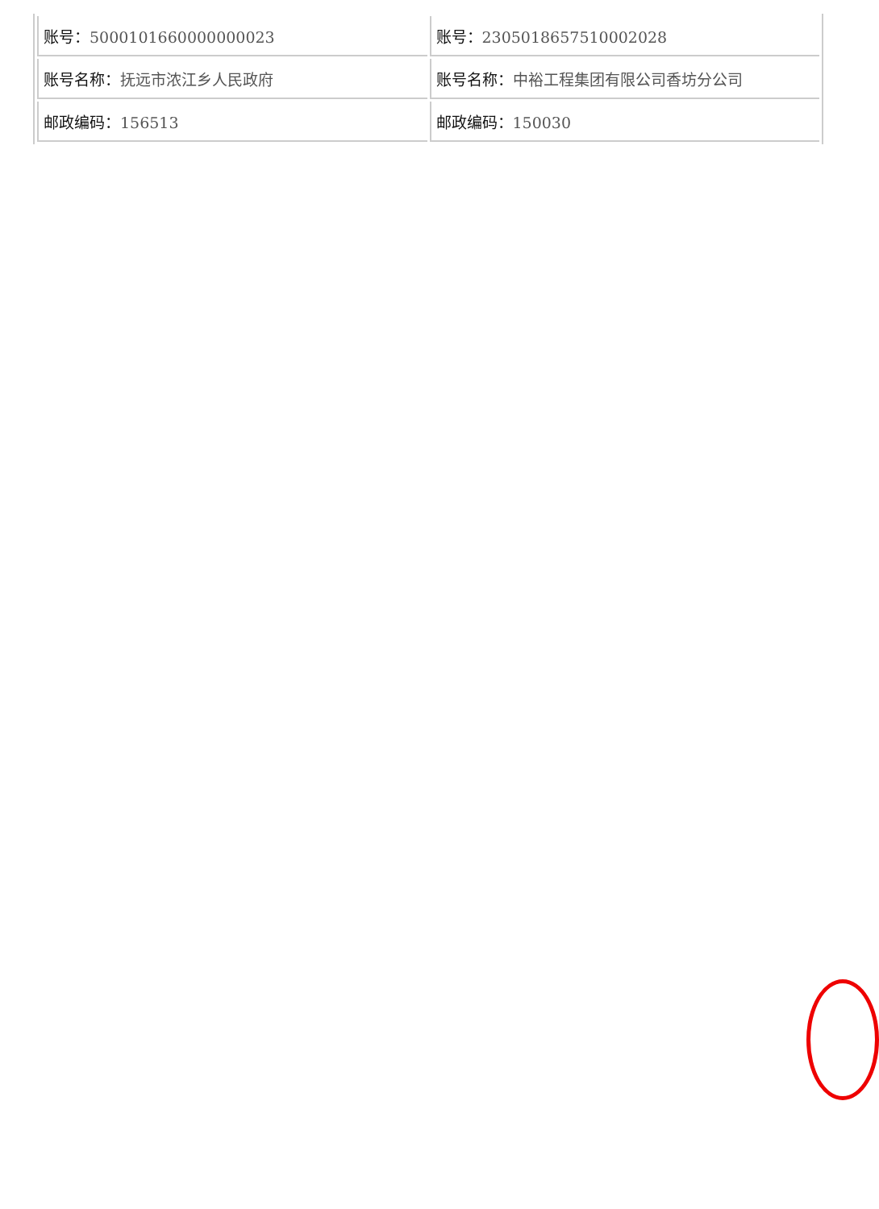| 账号： 5000101660000000023 | 账号： 2305018657510002028 |
| 账号名称： 抚远市浓江乡人民政府 | 账号名称： 中裕工程集团有限公司香坊分公司 |
| 邮政编码： 156513 | 邮政编码： 150030 |